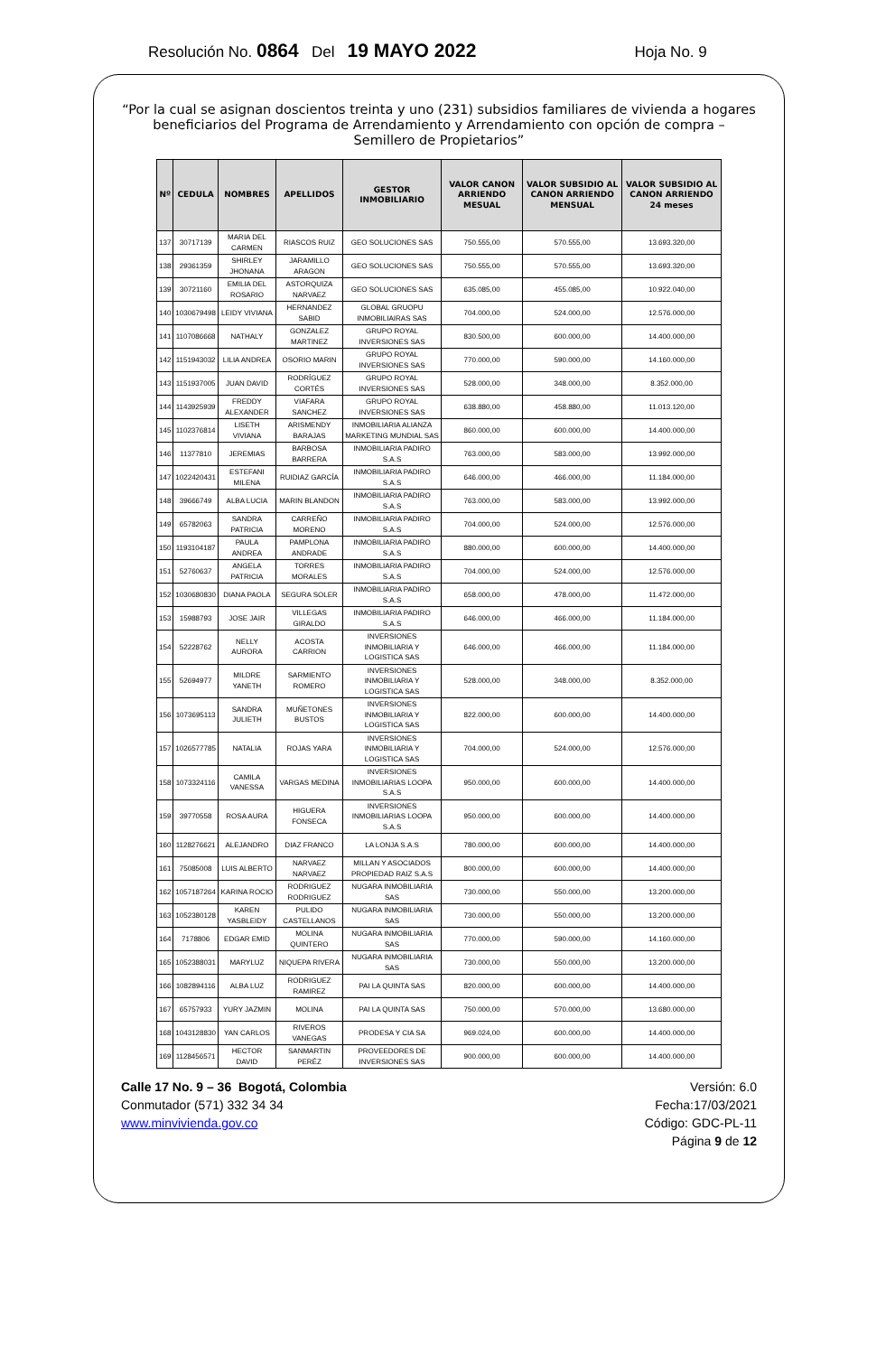Resolución No. 0864 Del 19 MAYO 2022 Hoja No. 9
“Por la cual se asignan doscientos treinta y uno (231) subsidios familiares de vivienda a hogares beneficiarios del Programa de Arrendamiento y Arrendamiento con opción de compra – Semillero de Propietarios”
| Nº | CEDULA | NOMBRES | APELLIDOS | GESTOR INMOBILIARIO | VALOR CANON ARRIENDO MESUAL | VALOR SUBSIDIO AL CANON ARRIENDO MENSUAL | VALOR SUBSIDIO AL CANON ARRIENDO 24 meses |
| --- | --- | --- | --- | --- | --- | --- | --- |
| 137 | 30717139 | MARIA DEL CARMEN | RIASCOS RUIZ | GEO SOLUCIONES SAS | 750.555,00 | 570.555,00 | 13.693.320,00 |
| 138 | 29361359 | SHIRLEY JHONANA | JARAMILLO ARAGON | GEO SOLUCIONES SAS | 750.555,00 | 570.555,00 | 13.693.320,00 |
| 139 | 30721160 | EMILIA DEL ROSARIO | ASTORQUIZA NARVAEZ | GEO SOLUCIONES SAS | 635.085,00 | 455.085,00 | 10.922.040,00 |
| 140 | 1030679498 | LEIDY VIVIANA | HERNANDEZ SABID | GLOBAL GRUOPU INMOBILIAIRAS SAS | 704.000,00 | 524.000,00 | 12.576.000,00 |
| 141 | 1107086668 | NATHALY | GONZALEZ MARTINEZ | GRUPO ROYAL INVERSIONES SAS | 830.500,00 | 600.000,00 | 14.400.000,00 |
| 142 | 1151943032 | LILIA ANDREA | OSORIO MARIN | GRUPO ROYAL INVERSIONES SAS | 770.000,00 | 590.000,00 | 14.160.000,00 |
| 143 | 1151937005 | JUAN DAVID | RODRÍGUEZ CORTÉS | GRUPO ROYAL INVERSIONES SAS | 528.000,00 | 348.000,00 | 8.352.000,00 |
| 144 | 1143925939 | FREDDY ALEXANDER | VIAFARA SANCHEZ | GRUPO ROYAL INVERSIONES SAS | 638.880,00 | 458.880,00 | 11.013.120,00 |
| 145 | 1102376814 | LISETH VIVIANA | ARISMENDY BARAJAS | INMOBILIARIA ALIANZA MARKETING MUNDIAL SAS | 860.000,00 | 600.000,00 | 14.400.000,00 |
| 146 | 11377810 | JEREMIAS | BARBOSA BARRERA | INMOBILIARIA PADIRO S.A.S | 763.000,00 | 583.000,00 | 13.992.000,00 |
| 147 | 1022420431 | ESTEFANI MILENA | RUIDIAZ GARCÍA | INMOBILIARIA PADIRO S.A.S | 646.000,00 | 466.000,00 | 11.184.000,00 |
| 148 | 39666749 | ALBA LUCIA | MARIN BLANDON | INMOBILIARIA PADIRO S.A.S | 763.000,00 | 583.000,00 | 13.992.000,00 |
| 149 | 65782063 | SANDRA PATRICIA | CARREÑO MORENO | INMOBILIARIA PADIRO S.A.S | 704.000,00 | 524.000,00 | 12.576.000,00 |
| 150 | 1193104187 | PAULA ANDREA | PAMPLONA ANDRADE | INMOBILIARIA PADIRO S.A.S | 880.000,00 | 600.000,00 | 14.400.000,00 |
| 151 | 52760637 | ANGELA PATRICIA | TORRES MORALES | INMOBILIARIA PADIRO S.A.S | 704.000,00 | 524.000,00 | 12.576.000,00 |
| 152 | 1030680830 | DIANA PAOLA | SEGURA SOLER | INMOBILIARIA PADIRO S.A.S | 658.000,00 | 478.000,00 | 11.472.000,00 |
| 153 | 15988793 | JOSE JAIR | VILLEGAS GIRALDO | INMOBILIARIA PADIRO S.A.S | 646.000,00 | 466.000,00 | 11.184.000,00 |
| 154 | 52228762 | NELLY AURORA | ACOSTA CARRION | INVERSIONES INMOBILIARIA Y LOGISTICA SAS | 646.000,00 | 466.000,00 | 11.184.000,00 |
| 155 | 52694977 | MILDRE YANETH | SARMIENTO ROMERO | INVERSIONES INMOBILIARIA Y LOGISTICA SAS | 528.000,00 | 348.000,00 | 8.352.000,00 |
| 156 | 1073695113 | SANDRA JULIETH | MUÑETONES BUSTOS | INVERSIONES INMOBILIARIA Y LOGISTICA SAS | 822.000,00 | 600.000,00 | 14.400.000,00 |
| 157 | 1026577785 | NATALIA | ROJAS YARA | INVERSIONES INMOBILIARIA Y LOGISTICA SAS | 704.000,00 | 524.000,00 | 12.576.000,00 |
| 158 | 1073324116 | CAMILA VANESSA | VARGAS MEDINA | INVERSIONES INMOBILIARIAS LOOPA S.A.S | 950.000,00 | 600.000,00 | 14.400.000,00 |
| 159 | 39770558 | ROSA AURA | HIGUERA FONSECA | INVERSIONES INMOBILIARIAS LOOPA S.A.S | 950.000,00 | 600.000,00 | 14.400.000,00 |
| 160 | 1128276621 | ALEJANDRO | DIAZ FRANCO | LA LONJA S.A.S | 780.000,00 | 600.000,00 | 14.400.000,00 |
| 161 | 75085008 | LUIS ALBERTO | NARVAEZ NARVAEZ | MILLAN Y ASOCIADOS PROPIEDAD RAIZ S.A.S | 800.000,00 | 600.000,00 | 14.400.000,00 |
| 162 | 1057187264 | KARINA ROCIO | RODRIGUEZ RODRIGUEZ | NUGARA INMOBILIARIA SAS | 730.000,00 | 550.000,00 | 13.200.000,00 |
| 163 | 1052380128 | KAREN YASBLEIDY | PULIDO CASTELLANOS | NUGARA INMOBILIARIA SAS | 730.000,00 | 550.000,00 | 13.200.000,00 |
| 164 | 7178806 | EDGAR EMID | MOLINA QUINTERO | NUGARA INMOBILIARIA SAS | 770.000,00 | 590.000,00 | 14.160.000,00 |
| 165 | 1052388031 | MARYLUZ | NIQUEPA RIVERA | NUGARA INMOBILIARIA SAS | 730.000,00 | 550.000,00 | 13.200.000,00 |
| 166 | 1082894116 | ALBA LUZ | RODRIGUEZ RAMIREZ | PAI LA QUINTA SAS | 820.000,00 | 600.000,00 | 14.400.000,00 |
| 167 | 65757933 | YURY JAZMIN | MOLINA | PAI LA QUINTA SAS | 750.000,00 | 570.000,00 | 13.680.000,00 |
| 168 | 1043128830 | YAN CARLOS | RIVEROS VANEGAS | PRODESA Y CIA SA | 969.024,00 | 600.000,00 | 14.400.000,00 |
| 169 | 1128456571 | HECTOR DAVID | SANMARTIN PERÉZ | PROVEEDORES DE INVERSIONES SAS | 900.000,00 | 600.000,00 | 14.400.000,00 |
Calle 17 No. 9 – 36 Bogotá, Colombia
Conmutador (571) 332 34 34
www.minvivienda.gov.co
Versión: 6.0
Fecha:17/03/2021
Código: GDC-PL-11
Página 9 de 12